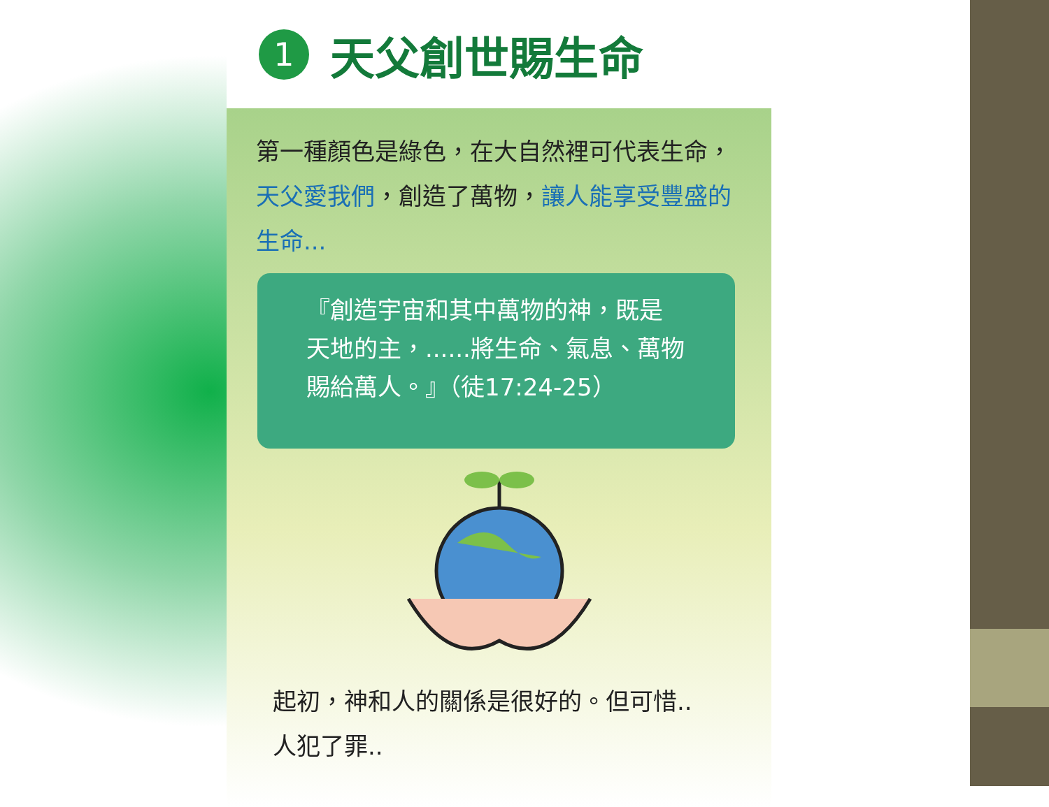1
天父創世賜生命
第一種顏色是綠色，在大自然裡可代表生命，天父愛我們，創造了萬物，讓人能享受豐盛的生命...
『創造宇宙和其中萬物的神，既是天地的主，......將生命、氣息、萬物賜給萬人。』（徒17:24-25）
起初，神和人的關係是很好的。但可惜..
人犯了罪..